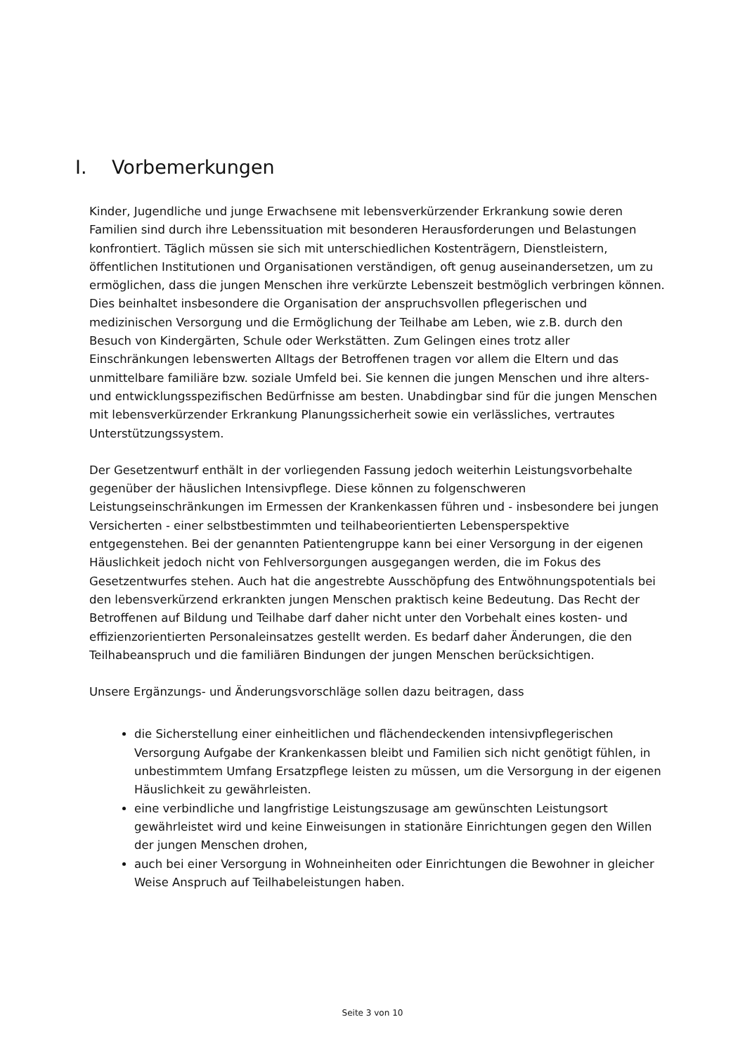I. Vorbemerkungen
Kinder, Jugendliche und junge Erwachsene mit lebensverkürzender Erkrankung sowie deren Familien sind durch ihre Lebenssituation mit besonderen Herausforderungen und Belastungen konfrontiert. Täglich müssen sie sich mit unterschiedlichen Kostenträgern, Dienstleistern, öffentlichen Institutionen und Organisationen verständigen, oft genug auseinandersetzen, um zu ermöglichen, dass die jungen Menschen ihre verkürzte Lebenszeit bestmöglich verbringen können. Dies beinhaltet insbesondere die Organisation der anspruchsvollen pflegerischen und medizinischen Versorgung und die Ermöglichung der Teilhabe am Leben, wie z.B. durch den Besuch von Kindergärten, Schule oder Werkstätten. Zum Gelingen eines trotz aller Einschränkungen lebenswerten Alltags der Betroffenen tragen vor allem die Eltern und das unmittelbare familiäre bzw. soziale Umfeld bei. Sie kennen die jungen Menschen und ihre alters- und entwicklungsspezifischen Bedürfnisse am besten. Unabdingbar sind für die jungen Menschen mit lebensverkürzender Erkrankung Planungssicherheit sowie ein verlässliches, vertrautes Unterstützungssystem.
Der Gesetzentwurf enthält in der vorliegenden Fassung jedoch weiterhin Leistungsvorbehalte gegenüber der häuslichen Intensivpflege. Diese können zu folgenschweren Leistungseinschränkungen im Ermessen der Krankenkassen führen und - insbesondere bei jungen Versicherten - einer selbstbestimmten und teilhabeorientierten Lebensperspektive entgegenstehen. Bei der genannten Patientengruppe kann bei einer Versorgung in der eigenen Häuslichkeit jedoch nicht von Fehlversorgungen ausgegangen werden, die im Fokus des Gesetzentwurfes stehen. Auch hat die angestrebte Ausschöpfung des Entwöhnungspotentials bei den lebensverkürzend erkrankten jungen Menschen praktisch keine Bedeutung. Das Recht der Betroffenen auf Bildung und Teilhabe darf daher nicht unter den Vorbehalt eines kosten- und effizienzorientierten Personaleinsatzes gestellt werden. Es bedarf daher Änderungen, die den Teilhabeanspruch und die familiären Bindungen der jungen Menschen berücksichtigen.
Unsere Ergänzungs- und Änderungsvorschläge sollen dazu beitragen, dass
die Sicherstellung einer einheitlichen und flächendeckenden intensivpflegerischen Versorgung Aufgabe der Krankenkassen bleibt und Familien sich nicht genötigt fühlen, in unbestimmtem Umfang Ersatzpflege leisten zu müssen, um die Versorgung in der eigenen Häuslichkeit zu gewährleisten.
eine verbindliche und langfristige Leistungszusage am gewünschten Leistungsort gewährleistet wird und keine Einweisungen in stationäre Einrichtungen gegen den Willen der jungen Menschen drohen,
auch bei einer Versorgung in Wohneinheiten oder Einrichtungen die Bewohner in gleicher Weise Anspruch auf Teilhabeleistungen haben.
Seite 3 von 10